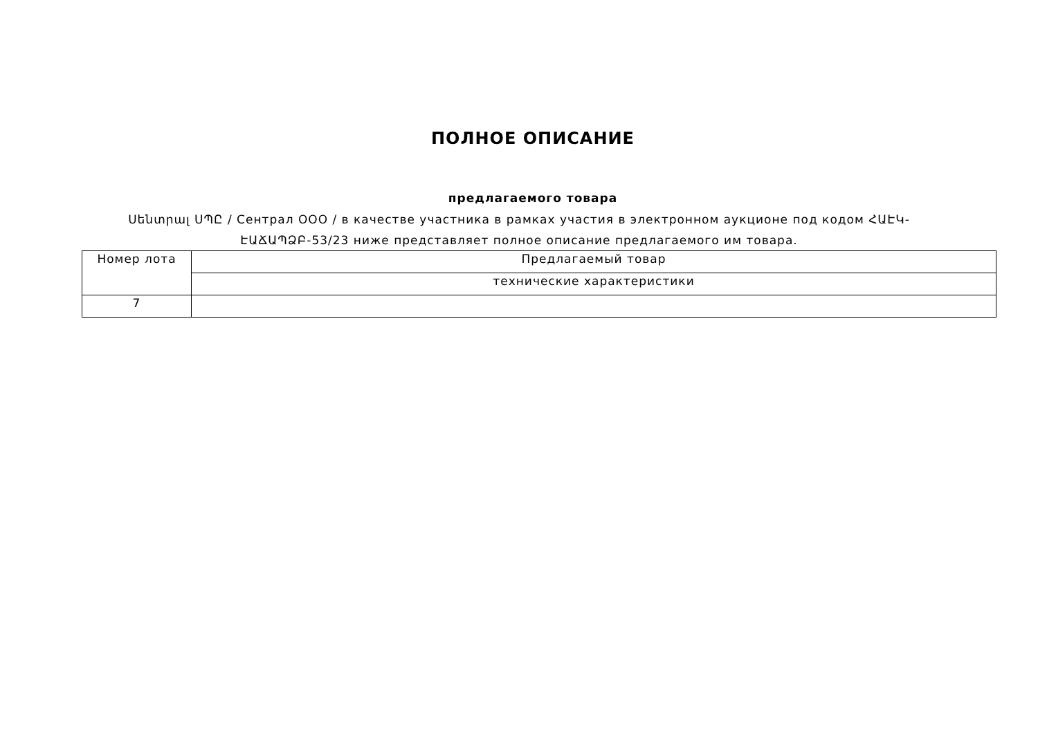ПОЛНОЕ ОПИСАНИЕ
предлагаемого товара
Սենտրալ ՍՊԸ / Сентрал ООО / в качестве участника в рамках участия в электронном аукционе под кодом ՀԱԷԿ-ԷԱՃԱՊՁԲ-53/23 ниже представляет полное описание предлагаемого им товара.
| Номер лота | Предлагаемый товар |
| | технические характеристики |
| 7 | |